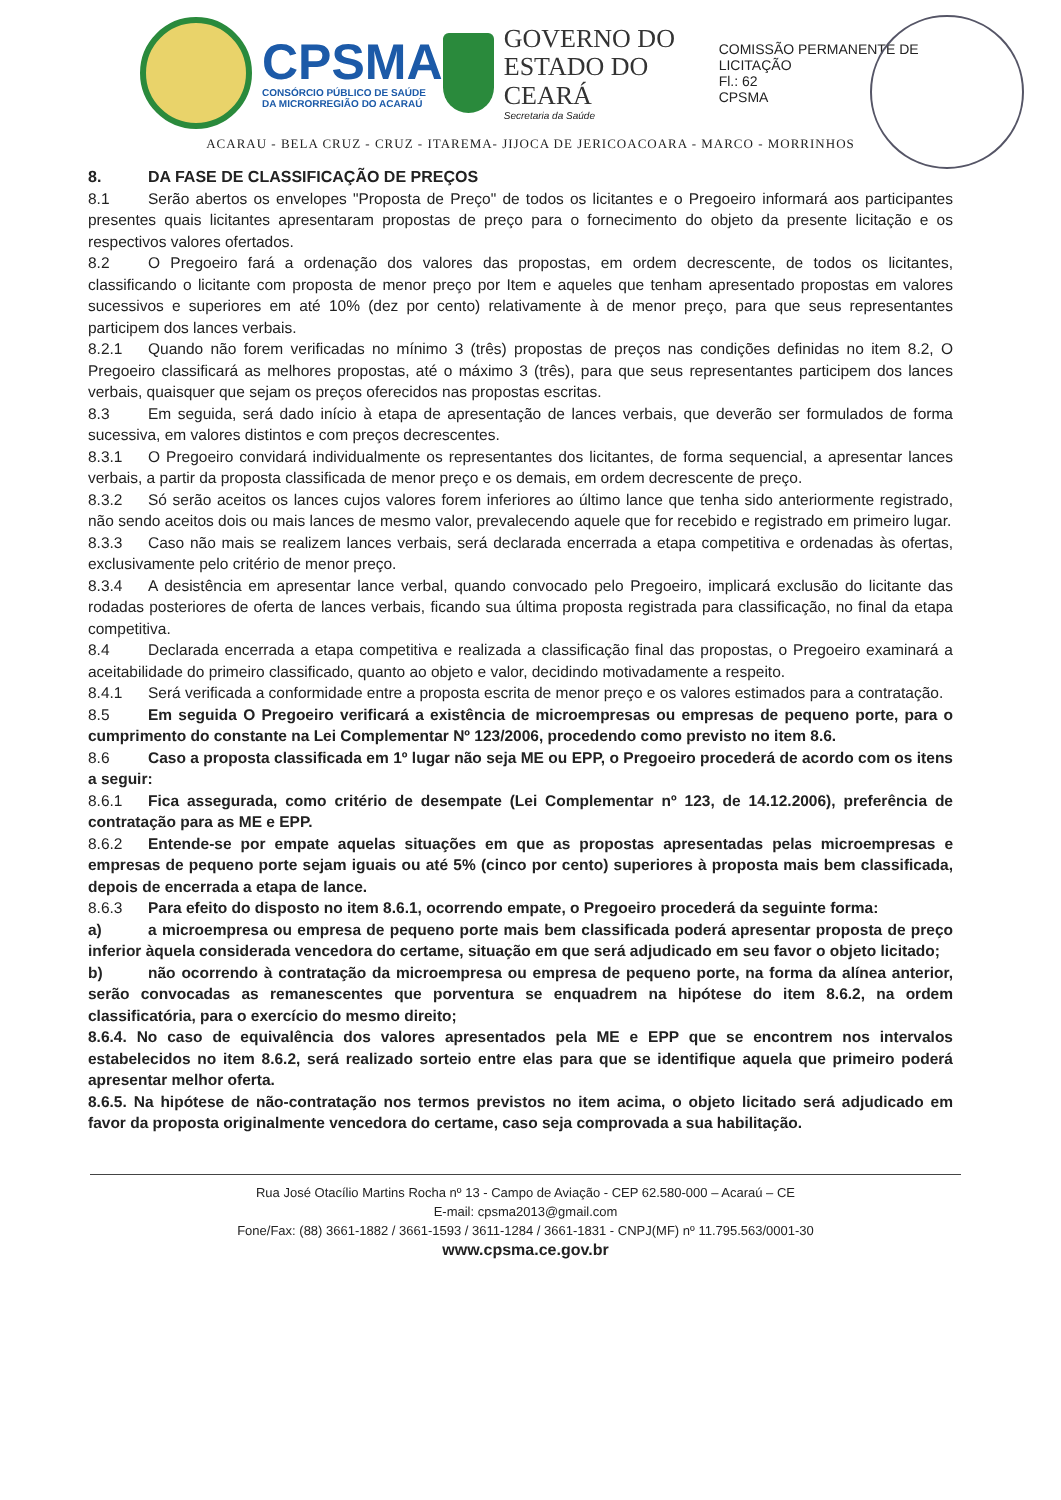CPSMA
CONSÓRCIO PÚBLICO DE SAÚDE
DA MICRORREGIÃO DO ACARAÚ
GOVERNO DO
ESTADO DO CEARÁ
Secretaria da Saúde
COMISSÃO PERMANENTE DE LICITAÇÃO
Fl.: 62
CPSMA
ACARAU - BELA CRUZ - CRUZ - ITAREMA- JIJOCA DE JERICOACOARA - MARCO - MORRINHOS
8. DA FASE DE CLASSIFICAÇÃO DE PREÇOS
8.1 Serão abertos os envelopes "Proposta de Preço" de todos os licitantes e o Pregoeiro informará aos participantes presentes quais licitantes apresentaram propostas de preço para o fornecimento do objeto da presente licitação e os respectivos valores ofertados.
8.2 O Pregoeiro fará a ordenação dos valores das propostas, em ordem decrescente, de todos os licitantes, classificando o licitante com proposta de menor preço por Item e aqueles que tenham apresentado propostas em valores sucessivos e superiores em até 10% (dez por cento) relativamente à de menor preço, para que seus representantes participem dos lances verbais.
8.2.1 Quando não forem verificadas no mínimo 3 (três) propostas de preços nas condições definidas no item 8.2, O Pregoeiro classificará as melhores propostas, até o máximo 3 (três), para que seus representantes participem dos lances verbais, quaisquer que sejam os preços oferecidos nas propostas escritas.
8.3 Em seguida, será dado início à etapa de apresentação de lances verbais, que deverão ser formulados de forma sucessiva, em valores distintos e com preços decrescentes.
8.3.1 O Pregoeiro convidará individualmente os representantes dos licitantes, de forma sequencial, a apresentar lances verbais, a partir da proposta classificada de menor preço e os demais, em ordem decrescente de preço.
8.3.2 Só serão aceitos os lances cujos valores forem inferiores ao último lance que tenha sido anteriormente registrado, não sendo aceitos dois ou mais lances de mesmo valor, prevalecendo aquele que for recebido e registrado em primeiro lugar.
8.3.3 Caso não mais se realizem lances verbais, será declarada encerrada a etapa competitiva e ordenadas às ofertas, exclusivamente pelo critério de menor preço.
8.3.4 A desistência em apresentar lance verbal, quando convocado pelo Pregoeiro, implicará exclusão do licitante das rodadas posteriores de oferta de lances verbais, ficando sua última proposta registrada para classificação, no final da etapa competitiva.
8.4 Declarada encerrada a etapa competitiva e realizada a classificação final das propostas, o Pregoeiro examinará a aceitabilidade do primeiro classificado, quanto ao objeto e valor, decidindo motivadamente a respeito.
8.4.1 Será verificada a conformidade entre a proposta escrita de menor preço e os valores estimados para a contratação.
8.5 Em seguida O Pregoeiro verificará a existência de microempresas ou empresas de pequeno porte, para o cumprimento do constante na Lei Complementar Nº 123/2006, procedendo como previsto no item 8.6.
8.6 Caso a proposta classificada em 1º lugar não seja ME ou EPP, o Pregoeiro procederá de acordo com os itens a seguir:
8.6.1 Fica assegurada, como critério de desempate (Lei Complementar nº 123, de 14.12.2006), preferência de contratação para as ME e EPP.
8.6.2 Entende-se por empate aquelas situações em que as propostas apresentadas pelas microempresas e empresas de pequeno porte sejam iguais ou até 5% (cinco por cento) superiores à proposta mais bem classificada, depois de encerrada a etapa de lance.
8.6.3 Para efeito do disposto no item 8.6.1, ocorrendo empate, o Pregoeiro procederá da seguinte forma:
a) a microempresa ou empresa de pequeno porte mais bem classificada poderá apresentar proposta de preço inferior àquela considerada vencedora do certame, situação em que será adjudicado em seu favor o objeto licitado;
b) não ocorrendo à contratação da microempresa ou empresa de pequeno porte, na forma da alínea anterior, serão convocadas as remanescentes que porventura se enquadrem na hipótese do item 8.6.2, na ordem classificatória, para o exercício do mesmo direito;
8.6.4. No caso de equivalência dos valores apresentados pela ME e EPP que se encontrem nos intervalos estabelecidos no item 8.6.2, será realizado sorteio entre elas para que se identifique aquela que primeiro poderá apresentar melhor oferta.
8.6.5. Na hipótese de não-contratação nos termos previstos no item acima, o objeto licitado será adjudicado em favor da proposta originalmente vencedora do certame, caso seja comprovada a sua habilitação.
Rua José Otacílio Martins Rocha nº 13 - Campo de Aviação - CEP 62.580-000 – Acaraú – CE
E-mail: cpsma2013@gmail.com
Fone/Fax: (88) 3661-1882 / 3661-1593 / 3611-1284 / 3661-1831 - CNPJ(MF) nº 11.795.563/0001-30
www.cpsma.ce.gov.br